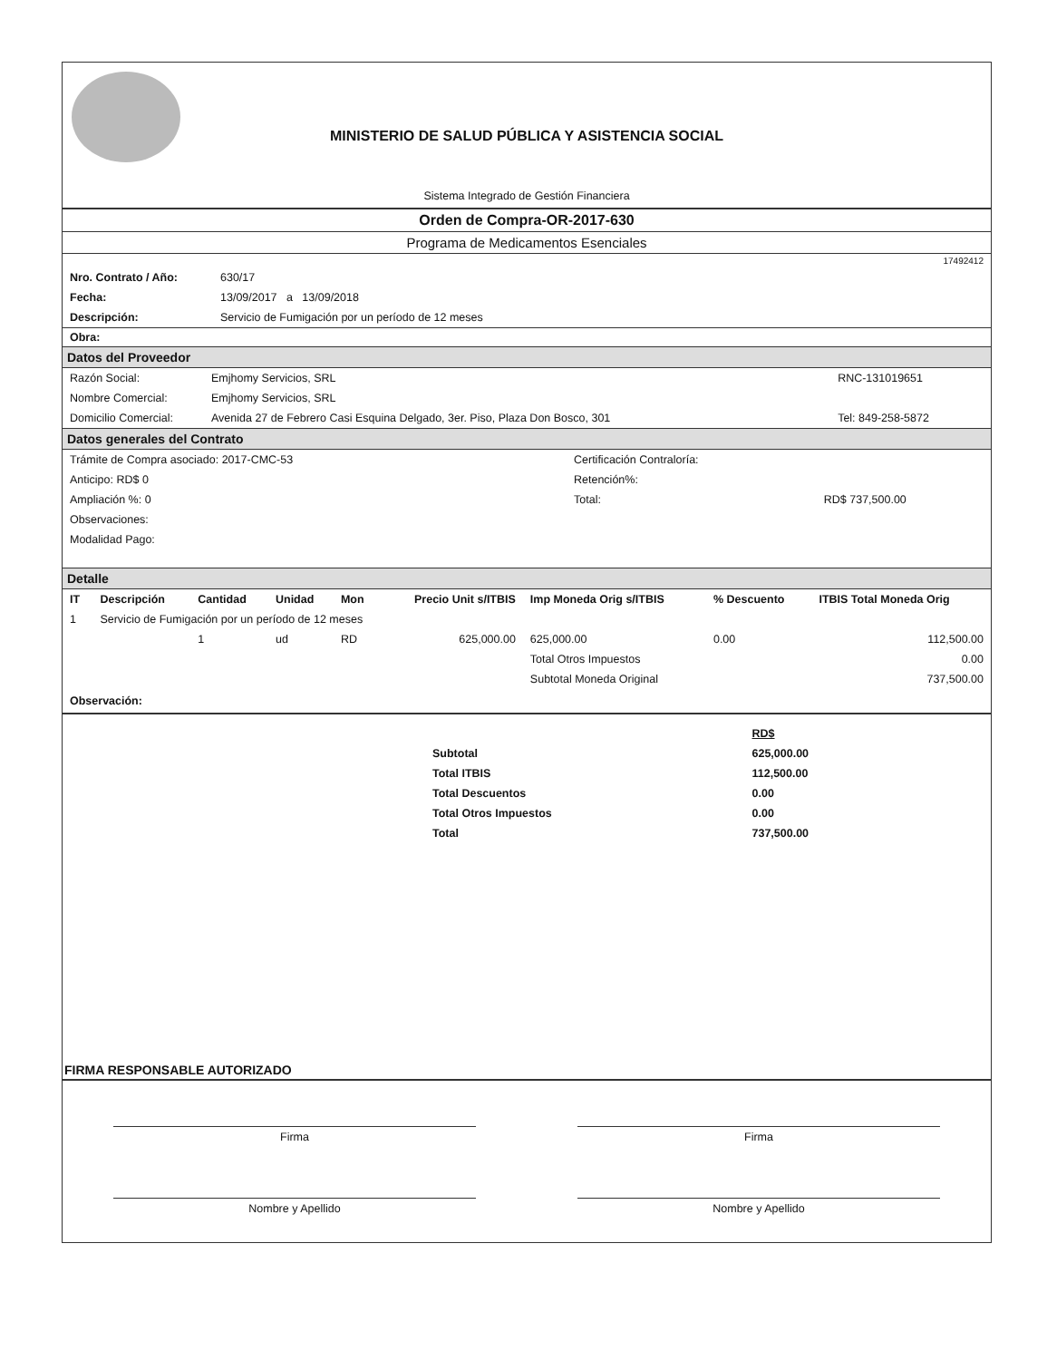MINISTERIO DE SALUD PÚBLICA Y ASISTENCIA SOCIAL
Sistema Integrado de Gestión Financiera
Orden de Compra-OR-2017-630
Programa de Medicamentos Esenciales
17492412
| Nro. Contrato / Año: | 630/17 |
| Fecha: | 13/09/2017 a 13/09/2018 |
| Descripción: | Servicio de Fumigación por un período de 12 meses |
Obra:
Datos del Proveedor
| Razón Social: | Emjhomy Servicios, SRL | RNC-131019651 |
| Nombre Comercial: | Emjhomy Servicios, SRL | |
| Domicilio Comercial: | Avenida 27 de Febrero Casi Esquina Delgado, 3er. Piso, Plaza Don Bosco, 301 | Tel: 849-258-5872 |
Datos generales del Contrato
| Trámite de Compra asociado: 2017-CMC-53 | Certificación Contraloría: | |
| Anticipo: RD$ 0 | Retención%: | |
| Ampliación %: 0 | Total: | RD$ 737,500.00 |
| Observaciones: | | |
| Modalidad Pago: | | |
Detalle
| IT | Descripción | Cantidad | Unidad | Mon | Precio Unit s/ITBIS | Imp Moneda Orig s/ITBIS | % Descuento | ITBIS Total Moneda Orig |
| --- | --- | --- | --- | --- | --- | --- | --- | --- |
| 1 | Servicio de Fumigación por un período de 12 meses | | | | | | | |
| | | 1 | ud | RD | 625,000.00 | 625,000.00 | 0.00 | 112,500.00 |
| | | | | | | Total Otros Impuestos | | 0.00 |
| | | | | | | Subtotal Moneda Original | | 737,500.00 |
Observación:
| | RD$ |
| Subtotal | 625,000.00 |
| Total ITBIS | 112,500.00 |
| Total Descuentos | 0.00 |
| Total Otros Impuestos | 0.00 |
| Total | 737,500.00 |
FIRMA RESPONSABLE AUTORIZADO
Firma Firma
Nombre y Apellido Nombre y Apellido